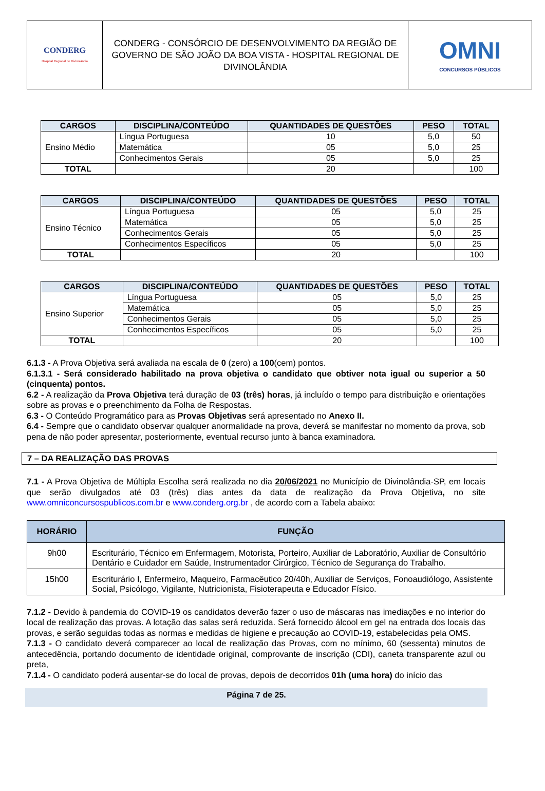| CONDERG Hospital Regional de Divinolândia | CONDERG - CONSÓRCIO DE DESENVOLVIMENTO DA REGIÃO DE GOVERNO DE SÃO JOÃO DA BOA VISTA - HOSPITAL REGIONAL DE DIVINOLÂNDIA | OMNI CONCURSOS PÚBLICOS |
| CARGOS | DISCIPLINA/CONTEÚDO | QUANTIDADES DE QUESTÕES | PESO | TOTAL |
| --- | --- | --- | --- | --- |
| Ensino Médio | Língua Portuguesa | 10 | 5,0 | 50 |
| | Matemática | 05 | 5,0 | 25 |
| | Conhecimentos Gerais | 05 | 5,0 | 25 |
| TOTAL | | 20 | | 100 |
| CARGOS | DISCIPLINA/CONTEÚDO | QUANTIDADES DE QUESTÕES | PESO | TOTAL |
| --- | --- | --- | --- | --- |
| Ensino Técnico | Língua Portuguesa | 05 | 5,0 | 25 |
| | Matemática | 05 | 5,0 | 25 |
| | Conhecimentos Gerais | 05 | 5,0 | 25 |
| | Conhecimentos Específicos | 05 | 5,0 | 25 |
| TOTAL | | 20 | | 100 |
| CARGOS | DISCIPLINA/CONTEÚDO | QUANTIDADES DE QUESTÕES | PESO | TOTAL |
| --- | --- | --- | --- | --- |
| Ensino Superior | Língua Portuguesa | 05 | 5,0 | 25 |
| | Matemática | 05 | 5,0 | 25 |
| | Conhecimentos Gerais | 05 | 5,0 | 25 |
| | Conhecimentos Específicos | 05 | 5,0 | 25 |
| TOTAL | | 20 | | 100 |
6.1.3 - A Prova Objetiva será avaliada na escala de 0 (zero) a 100(cem) pontos.
6.1.3.1 - Será considerado habilitado na prova objetiva o candidato que obtiver nota igual ou superior a 50 (cinquenta) pontos.
6.2 - A realização da Prova Objetiva terá duração de 03 (três) horas, já incluído o tempo para distribuição e orientações sobre as provas e o preenchimento da Folha de Respostas.
6.3 - O Conteúdo Programático para as Provas Objetivas será apresentado no Anexo II.
6.4 - Sempre que o candidato observar qualquer anormalidade na prova, deverá se manifestar no momento da prova, sob pena de não poder apresentar, posteriormente, eventual recurso junto à banca examinadora.
7 – DA REALIZAÇÃO DAS PROVAS
7.1 - A Prova Objetiva de Múltipla Escolha será realizada no dia 20/06/2021 no Município de Divinolândia-SP, em locais que serão divulgados até 03 (três) dias antes da data de realização da Prova Objetiva, no site www.omniconcursospublicos.com.br e www.conderg.org.br , de acordo com a Tabela abaixo:
| HORÁRIO | FUNÇÃO |
| --- | --- |
| 9h00 | Escriturário, Técnico em Enfermagem, Motorista, Porteiro, Auxiliar de Laboratório, Auxiliar de Consultório Dentário e Cuidador em Saúde, Instrumentador Cirúrgico, Técnico de Segurança do Trabalho. |
| 15h00 | Escriturário I, Enfermeiro, Maqueiro, Farmacêutico 20/40h, Auxiliar de Serviços, Fonoaudiólogo, Assistente Social, Psicólogo, Vigilante, Nutricionista, Fisioterapeuta e Educador Físico. |
7.1.2 - Devido à pandemia do COVID-19 os candidatos deverão fazer o uso de máscaras nas imediações e no interior do local de realização das provas. A lotação das salas será reduzida. Será fornecido álcool em gel na entrada dos locais das provas, e serão seguidas todas as normas e medidas de higiene e precaução ao COVID-19, estabelecidas pela OMS.
7.1.3 - O candidato deverá comparecer ao local de realização das Provas, com no mínimo, 60 (sessenta) minutos de antecedência, portando documento de identidade original, comprovante de inscrição (CDI), caneta transparente azul ou preta,
7.1.4 - O candidato poderá ausentar-se do local de provas, depois de decorridos 01h (uma hora) do início das
Página 7 de 25.